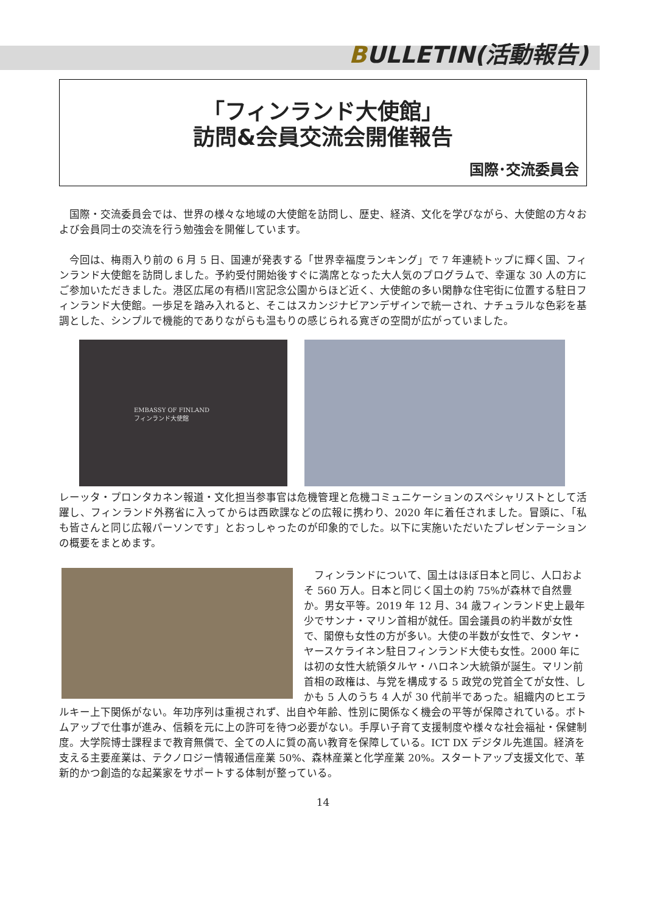BULLETIN(活動報告)
「フィンランド大使館」
訪問&会員交流会開催報告
国際･交流委員会
　国際・交流委員会では、世界の様々な地域の大使館を訪問し、歴史、経済、文化を学びながら、大使館の方々および会員同士の交流を行う勉強会を開催しています。
　今回は、梅雨入り前の 6 月 5 日、国連が発表する「世界幸福度ランキング」で 7 年連続トップに輝く国、フィンランド大使館を訪問しました。予約受付開始後すぐに満席となった大人気のプログラムで、幸運な 30 人の方にご参加いただきました。港区広尾の有栖川宮記念公園からほど近く、大使館の多い閑静な住宅街に位置する駐日フィンランド大使館。一歩足を踏み入れると、そこはスカンジナビアンデザインで統一され、ナチュラルな色彩を基調とした、シンプルで機能的でありながらも温もりの感じられる寛ぎの空間が広がっていました。
EMBASSY OF FINLAND
フィンランド大使館
レーッタ・プロンタカネン報道・文化担当参事官は危機管理と危機コミュニケーションのスペシャリストとして活躍し、フィンランド外務省に入ってからは西欧課などの広報に携わり、2020 年に着任されました。冒頭に、「私も皆さんと同じ広報パーソンです」とおっしゃったのが印象的でした。以下に実施いただいたプレゼンテーションの概要をまとめます。
　フィンランドについて、国土はほぼ日本と同じ、人口およそ 560 万人。日本と同じく国土の約 75%が森林で自然豊か。男女平等。2019 年 12 月、34 歳フィンランド史上最年少でサンナ・マリン首相が就任。国会議員の約半数が女性で、閣僚も女性の方が多い。大使の半数が女性で、タンヤ・ヤースケライネン駐日フィンランド大使も女性。2000 年には初の女性大統領タルヤ・ハロネン大統領が誕生。マリン前首相の政権は、与党を構成する 5 政党の党首全てが女性、しかも 5 人のうち 4 人が 30 代前半であった。組織内のヒエラルキー上下関係がない。年功序列は重視されず、出自や年齢、性別に関係なく機会の平等が保障されている。ボトムアップで仕事が進み、信頼を元に上の許可を待つ必要がない。手厚い子育て支援制度や様々な社会福祉・保健制度。大学院博士課程まで教育無償で、全ての人に質の高い教育を保障している。ICT DX デジタル先進国。経済を支える主要産業は、テクノロジー情報通信産業 50%、森林産業と化学産業 20%。スタートアップ支援文化で、革新的かつ創造的な起業家をサポートする体制が整っている。
14